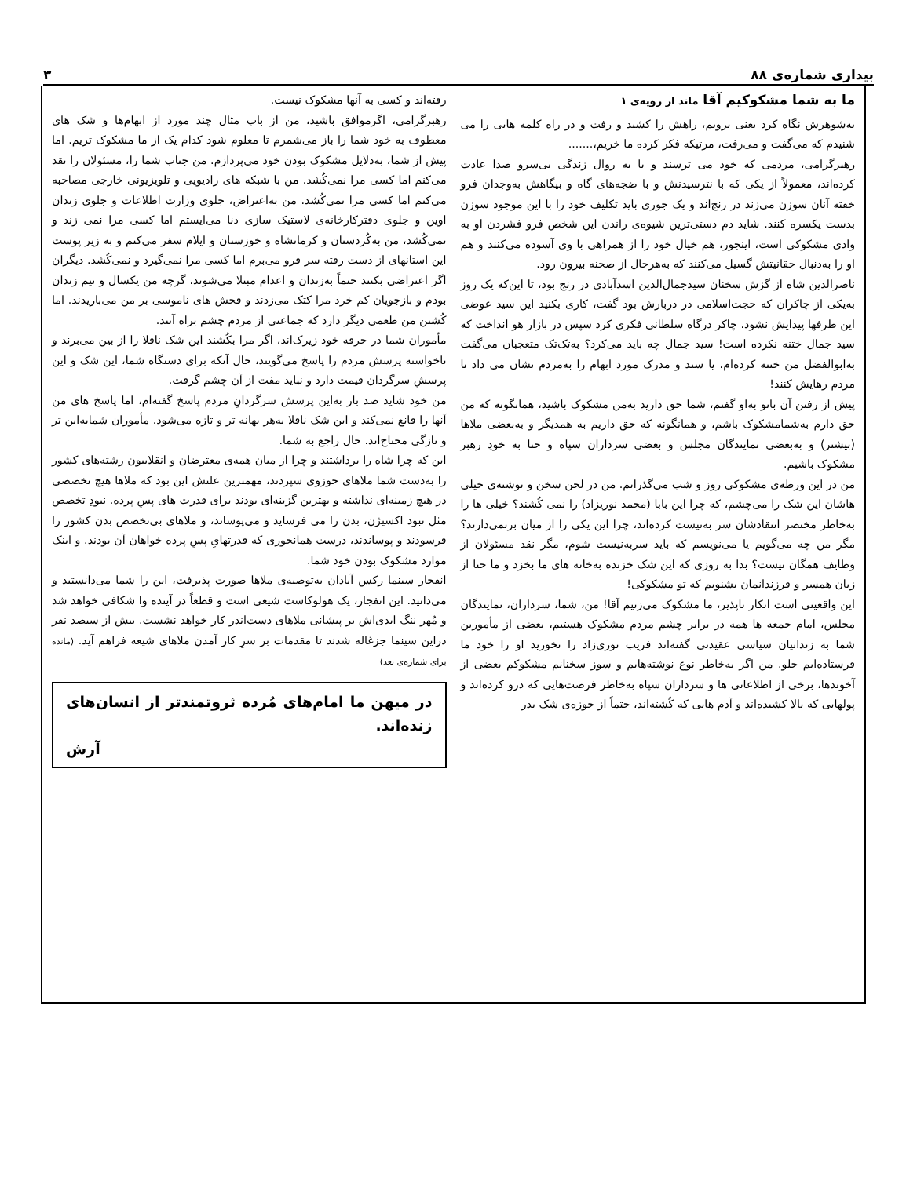بیداری شماره‌ی ۸۸ ۳
ما به شما مشکوکیم آقا ماند از رویه‌ی ۱
به‌شوهرش نگاه کرد یعنی برویم، راهش را کشید و رفت و در راه کلمه هایی را می شنیدم که می‌گفت و می‌رفت، مرتیکه فکر کرده ما خریم،.......
رهبرگرامی، مردمی که خود می ترسند و یا به روال زندگی بی‌سرو صدا عادت کرده‌اند، معمولاً از یکی که با نترسیدنش و با ضجه‌های گاه و بیگاهش به‌وجدان فرو خفته آنان سوزن می‌زند در رنج‌اند و یک جوری باید تکلیف خود را با این موجود سوزن بدست یکسره کنند. شاید دم دستی‌ترین شیوه‌ی راندن این شخص فرو فشردن او به وادی مشکوکی است، اینجور، هم خیال خود را از همراهی با وی آسوده می‌کنند و هم او را به‌دنبال حقانیتش گسیل می‌کنند که به‌هرحال از صحنه بیرون رود.
ناصرالدین شاه از گزش سخنان سیدجمال‌الدین اسدآبادی در رنج بود، تا این‌که یک روز به‌یکی از چاکران که حجت‌اسلامی در دربارش بود گفت، کاری بکنید این سید عوضی این طرفها پیدایش نشود. چاکر درگاه سلطانی فکری کرد سپس در بازار هو انداخت که سید جمال ختنه نکرده است! سید جمال چه باید می‌کرد؟ به‌تک‌تک متعجبان می‌گفت به‌ابوالفضل من ختنه کرده‌ام، یا سند و مدرک مورد ابهام را به‌مردم نشان می داد تا مردم رهایش کنند!
پیش از رفتن آن بانو به‌او گفتم، شما حق دارید به‌من مشکوک باشید، همانگونه که من حق دارم به‌شمامشکوک باشم، و همانگونه که حق داریم به همدیگر و به‌بعضی ملاها (بیشتر) و به‌بعضی نمایندگان مجلس و بعضی سرداران سپاه و حتا به خودِ رهبر مشکوک باشیم.
من در این ورطه‌ی مشکوکی روز و شب می‌گذرانم. من در لحن سخن و نوشته‌ی خیلی هاشان این شک را می‌چشم، که چرا این بابا (محمد نوریزاد) را نمی کُشند؟ خیلی ها را به‌خاطر مختصر انتقادشان سر به‌نیست کرده‌اند، چرا این یکی را از میان برنمی‌دارند؟ مگر من چه می‌گویم یا می‌نویسم که باید سربه‌نیست شوم، مگر نقد مسئولان از وظایف همگان نیست؟ بدا به روزی که این شک خزنده به‌خانه های ما بخزد و ما حتا از زبان همسر و فرزندانمان بشنویم که تو مشکوکی!
این واقعیتی است انکار ناپذیر، ما مشکوک می‌زنیم آقا! من، شما، سرداران، نمایندگان مجلس، امام جمعه ها همه در برابر چشم مردم مشکوک هستیم، بعضی از مأمورین شما به زندانیان سیاسی عقیدتی گفته‌اند فریب نوری‌زاد را نخورید او را خود ما فرستاده‌ایم جلو. من اگر به‌خاطر نوع نوشته‌هایم و سوز سخنانم مشکوکم بعضی از آخوندها، برخی از اطلاعاتی ها و سرداران سپاه به‌خاطر فرصت‌هایی که درو کرده‌اند و پولهایی که بالا کشیده‌اند و آدم هایی که کُشته‌اند، حتماً از حوزه‌ی شک بدر
رفته‌اند و کسی به آنها مشکوک نیست.
رهبرگرامی، اگرموافق باشید، من از باب مثال چند مورد از ابهام‌ها و شک های معطوف به خود شما را باز می‌شمرم تا معلوم شود کدام یک از ما مشکوک تریم. اما پیش از شما، به‌دلایل مشکوک بودن خود می‌پردازم. من جناب شما را، مسئولان را نقد می‌کنم اما کسی مرا نمی‌کُشد. من با شبکه های رادیویی و تلویزیونی خارجی مصاحبه می‌کنم اما کسی مرا نمی‌کُشد. من به‌اعتراض، جلوی وزارت اطلاعات و جلوی زندان اوین و جلوی دفترکارخانه‌ی لاستیک سازی دنا می‌ایستم اما کسی مرا نمی زند و نمی‌کُشد، من به‌کُردستان و کرمانشاه و خوزستان و ایلام سفر می‌کنم و به زیر پوست این استانهای از دست رفته سر فرو می‌برم اما کسی مرا نمی‌گیرد و نمی‌کُشد. دیگران اگر اعتراضی بکنند حتماً به‌زندان و اعدام مبتلا می‌شوند، گرچه من یکسال و نیم زندان بودم و بازجویان کم خرد مرا کتک می‌زدند و فحش های ناموسی بر من می‌باریدند. اما کُشتن من طعمی دیگر دارد که جماعتی از مردم چشم براه آنند.
مأموران شما در حرفه خود زیرک‌اند، اگر مرا بکُشند این شک ناقلا را از بین می‌برند و ناخواسته پرسش مردم را پاسخ می‌گویند، حال آنکه برای دستگاه شما، این شک و این پرسشِ سرگردان قیمت دارد و نباید مفت از آن چشم گرفت.
من خود شاید صد بار به‌این پرسش سرگردانِ مردم پاسخ گفته‌ام، اما پاسخ های من آنها را قانع نمی‌کند و این شک ناقلا به‌هر بهانه تر و تازه می‌شود. مأموران شمابه‌این تر و تازگی محتاج‌اند. حال راجع به شما.
این که چرا شاه را برداشتند و چرا از میان همه‌ی معترضان و انقلابیون رشته‌های کشور را به‌دست شما ملاهای حوزوی سپردند، مهمترین علتش این بود که ملاها هیچ تخصصی در هیچ زمینه‌ای نداشته و بهترین گزینه‌ای بودند برای قدرت های پسِ پرده. نبودِ تخصص مثل نبود اکسیژن، بدن را می فرساید و می‌پوساند، و ملاهای بی‌تخصص بدن کشور را فرسودند و پوساندند، درست همانجوری که قدرتهایِ پسِ پرده خواهان آن بودند. و اینک موارد مشکوک بودن خود شما.
انفجار سینما رکس آبادان به‌توصیه‌ی ملاها صورت پذیرفت، این را شما می‌دانستید و می‌دانید. این انفجار، یک هولوکاست شیعی است و قطعاً در آینده وا شکافی خواهد شد و مُهر ننگ ابدی‌اش بر پیشانی ملاهای دست‌اندر کار خواهد نشست. بیش از سیصد نفر دراین سینما جزغاله شدند تا مقدمات بر سرِ کار آمدن ملاهای شیعه فراهم آید. (مانده برای شماره‌ی بعد)
در میهن ما امام‌های مُرده ثروتمندتر از انسان‌های زنده‌اند.
آرش